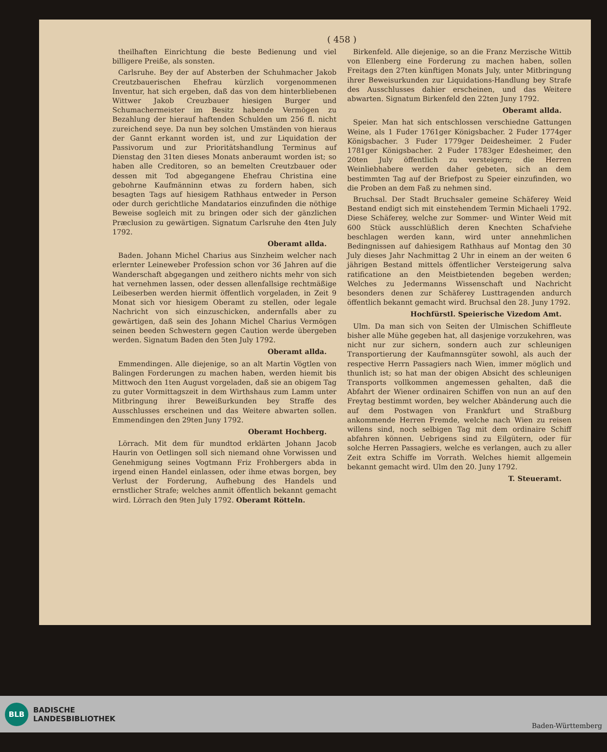( 458 )
theilhaften Einrichtung die beste Bedienung und viel billigere Preiße, als sonsten.
Carlsruhe. Bey der auf Absterben der Schuhmacher Jakob Creutzbauerischen Ehefrau kürzlich vorgenommenen Inventur, hat sich ergeben, daß das von dem hinterbliebenen Wittwer Jakob Creuzbauer hiesigen Burger und Schumachermeister im Besitz habende Vermögen zu Bezahlung der hierauf haftenden Schulden um 256 fl. nicht zureichend seye. Da nun bey solchen Umständen von hieraus der Gannt erkannt worden ist, und zur Liquidation der Passivorum und zur Prioritätshandlung Terminus auf Dienstag den 31ten dieses Monats anberaumt worden ist; so haben alle Creditoren, so an bemelten Creutzbauer oder dessen mit Tod abgegangene Ehefrau Christina eine gebohrne Kaufmänninn etwas zu fordern haben, sich besagten Tags auf hiesigem Rathhaus entweder in Person oder durch gerichtliche Mandatarios einzufinden die nöthige Beweise sogleich mit zu bringen oder sich der gänzlichen Præclusion zu gewärtigen. Signatum Carlsruhe den 4ten July 1792.
Oberamt allda.
Baden. Johann Michel Charius aus Sinzheim welcher nach erlernter Leineweber Profession schon vor 36 Jahren auf die Wanderschaft abgegangen und zeithero nichts mehr von sich hat vernehmen lassen, oder dessen allenfallsige rechtmäßige Leibeserben werden hiermit öffentlich vorgeladen, in Zeit 9 Monat sich vor hiesigem Oberamt zu stellen, oder legale Nachricht von sich einzuschicken, andernfalls aber zu gewärtigen, daß sein des Johann Michel Charius Vermögen seinen beeden Schwestern gegen Caution werde übergeben werden. Signatum Baden den 5ten July 1792.
Oberamt allda.
Emmendingen. Alle diejenige, so an alt Martin Vögtlen von Balingen Forderungen zu machen haben, werden hiemit bis Mittwoch den 1ten August vorgeladen, daß sie an obigem Tag zu guter Vormittagszeit in dem Wirthshaus zum Lamm unter Mitbringung ihrer Beweißurkunden bey Straffe des Ausschlusses erscheinen und das Weitere abwarten sollen. Emmendingen den 29ten Juny 1792.
Oberamt Hochberg.
Lörrach. Mit dem für mundtod erklärten Johann Jacob Haurin von Oetlingen soll sich niemand ohne Vorwissen und Genehmigung seines Vogtmann Friz Frohbergers abda in irgend einen Handel einlassen, oder ihme etwas borgen, bey Verlust der Forderung, Aufhebung des Handels und ernstlicher Strafe; welches anmit öffentlich bekannt gemacht wird. Lörrach den 9ten July 1792. Oberamt Rötteln.
Birkenfeld. Alle diejenige, so an die Franz Merzische Wittib von Ellenberg eine Forderung zu machen haben, sollen Freitags den 27ten künftigen Monats July, unter Mitbringung ihrer Beweisurkunden zur Liquidations-Handlung bey Strafe des Ausschlusses dahier erscheinen, und das Weitere abwarten. Signatum Birkenfeld den 22ten Juny 1792.
Oberamt allda.
Speier. Man hat sich entschlossen verschiedne Gattungen Weine, als 1 Fuder 1761ger Königsbacher. 2 Fuder 1774ger Königsbacher. 3 Fuder 1779ger Deidesheimer. 2 Fuder 1781ger Königsbacher. 2 Fuder 1783ger Edesheimer, den 20ten July öffentlich zu versteigern; die Herren Weinliebhabere werden daher gebeten, sich an dem bestimmten Tag auf der Briefpost zu Speier einzufinden, wo die Proben an dem Faß zu nehmen sind.
Bruchsal. Der Stadt Bruchsaler gemeine Schäferey Weid Bestand endigt sich mit einstehendem Termin Michaeli 1792. Diese Schäferey, welche zur Sommer- und Winter Weid mit 600 Stück ausschlüßlich deren Knechten Schafviehe beschlagen werden kann, wird unter annehmlichen Bedingnissen auf dahiesigem Rathhaus auf Montag den 30 July dieses Jahr Nachmittag 2 Uhr in einem an der weiten 6 jährigen Bestand mittels öffentlicher Versteigerung salva ratificatione an den Meistbietenden begeben werden; Welches zu Jedermanns Wissenschaft und Nachricht besonders denen zur Schäferey Lusttragenden andurch öffentlich bekannt gemacht wird. Bruchsal den 28. Juny 1792.
Hochfürstl. Speierische Vizedom Amt.
Ulm. Da man sich von Seiten der Ulmischen Schiffleute bisher alle Mühe gegeben hat, all dasjenige vorzukehren, was nicht nur zur sichern, sondern auch zur schleunigen Transportierung der Kaufmannsgüter sowohl, als auch der respective Herrn Passagiers nach Wien, immer möglich und thunlich ist; so hat man der obigen Absicht des schleunigen Transports vollkommen angemessen gehalten, daß die Abfahrt der Wiener ordinairen Schiffen von nun an auf den Freytag bestimmt worden, bey welcher Abänderung auch die auf dem Postwagen von Frankfurt und Straßburg ankommende Herren Fremde, welche nach Wien zu reisen willens sind, noch selbigen Tag mit dem ordinaire Schiff abfahren können. Uebrigens sind zu Eilgütern, oder für solche Herren Passagiers, welche es verlangen, auch zu aller Zeit extra Schiffe im Vorrath. Welches hiemit allgemein bekannt gemacht wird. Ulm den 20. Juny 1792.
T. Steueramt.
BLB
BADISCHE
LANDESBIBLIOTHEK
Baden-Württemberg